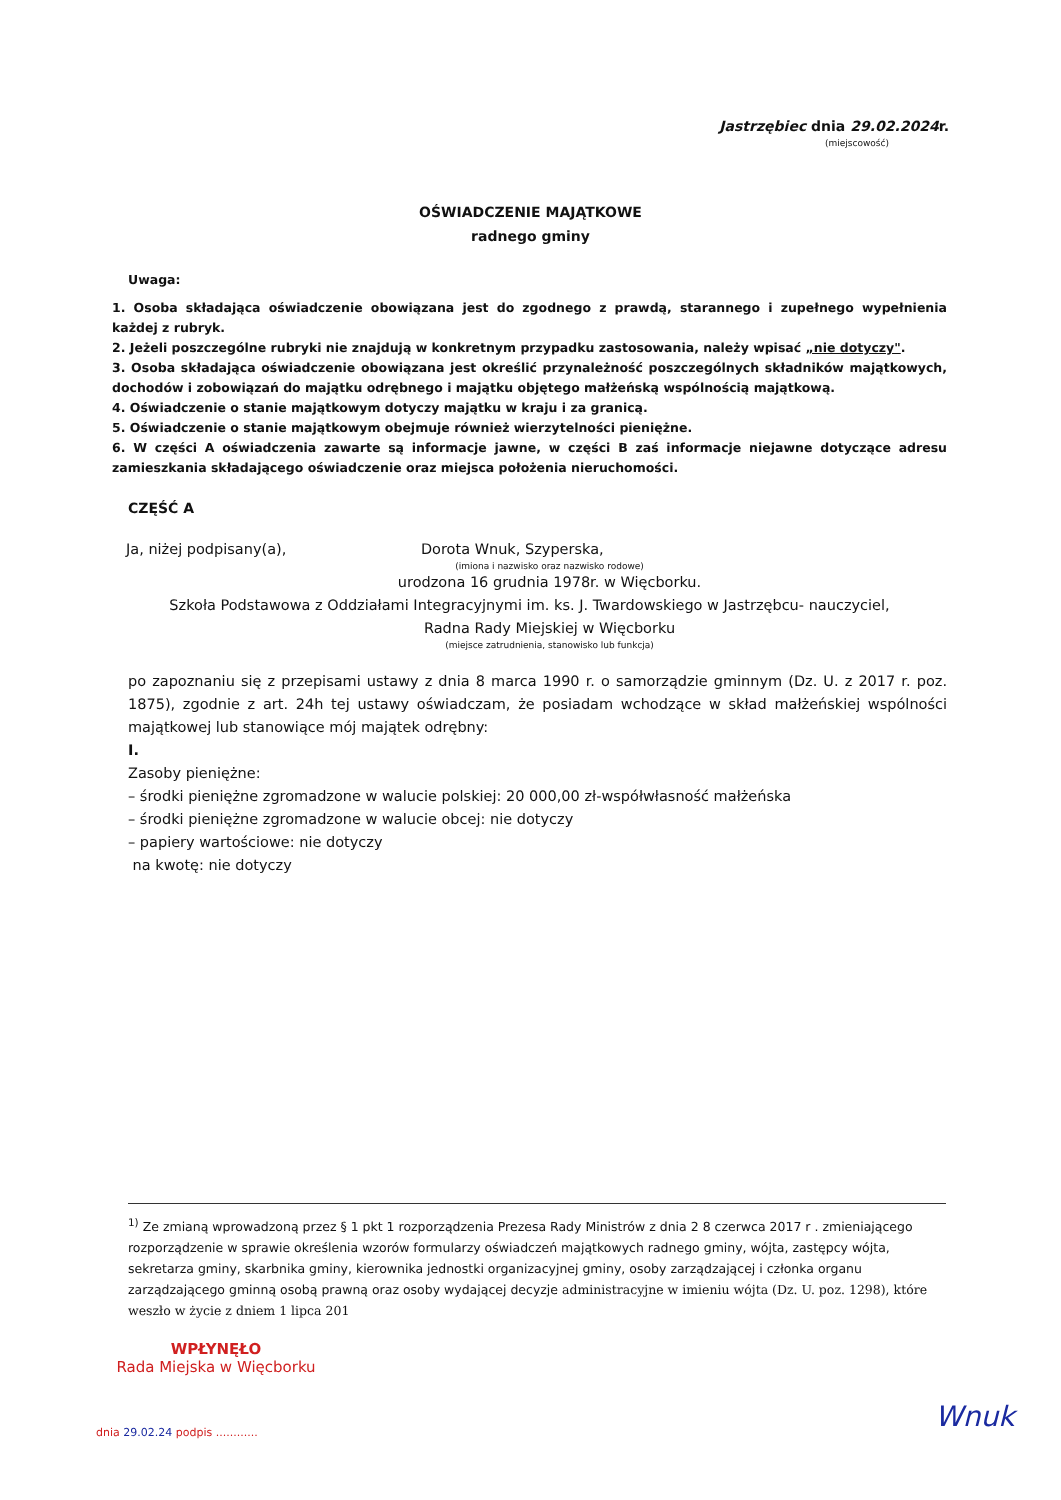Jastrzębiec dnia 29.02.2024r.
(miejscowość)
OŚWIADCZENIE MAJĄTKOWE
radnego gminy
Uwaga:
1. Osoba składająca oświadczenie obowiązana jest do zgodnego z prawdą, starannego i zupełnego wypełnienia każdej z rubryk.
2. Jeżeli poszczególne rubryki nie znajdują w konkretnym przypadku zastosowania, należy wpisać „nie dotyczy".
3. Osoba składająca oświadczenie obowiązana jest określić przynależność poszczególnych składników majątkowych, dochodów i zobowiązań do majątku odrębnego i majątku objętego małżeńską wspólnością majątkową.
4. Oświadczenie o stanie majątkowym dotyczy majątku w kraju i za granicą.
5. Oświadczenie o stanie majątkowym obejmuje również wierzytelności pieniężne.
6. W części A oświadczenia zawarte są informacje jawne, w części B zaś informacje niejawne dotyczące adresu zamieszkania składającego oświadczenie oraz miejsca położenia nieruchomości.
CZĘŚĆ A
Ja, niżej podpisany(a), Dorota Wnuk, Szyperska,
(imiona i nazwisko oraz nazwisko rodowe)
urodzona 16 grudnia 1978r. w Więcborku.
Szkoła Podstawowa z Oddziałami Integracyjnymi im. ks. J. Twardowskiego w Jastrzębcu- nauczyciel,
Radna Rady Miejskiej w Więcborku
(miejsce zatrudnienia, stanowisko lub funkcja)
po zapoznaniu się z przepisami ustawy z dnia 8 marca 1990 r. o samorządzie gminnym (Dz. U. z 2017 r. poz. 1875), zgodnie z art. 24h tej ustawy oświadczam, że posiadam wchodzące w skład małżeńskiej wspólności majątkowej lub stanowiące mój majątek odrębny:
I.
Zasoby pieniężne:
– środki pieniężne zgromadzone w walucie polskiej: 20 000,00 zł-współwłasność małżeńska
– środki pieniężne zgromadzone w walucie obcej: nie dotyczy
– papiery wartościowe: nie dotyczy
na kwotę: nie dotyczy
<sup>1)</sup> Ze zmianą wprowadzoną przez § 1 pkt 1 rozporządzenia Prezesa Rady Ministrów z dnia 2 8 czerwca 2017 r . zmieniającego rozporządzenie w sprawie określenia wzorów formularzy oświadczeń majątkowych radnego gminy, wójta, zastępcy wójta, sekretarza gminy, skarbnika gminy, kierownika jednostki organizacyjnej gminy, osoby zarządzającej i członka organu zarządzającego gminną osobą prawną oraz osoby wydającej decyzje administracyjne w imieniu wójta (Dz. U. poz. 1298), które weszło w życie z dniem 1 lipca 201
WPŁYNĘŁO
Rada Miejska w Więcborku
dnia 29.02.24 podpis ............
Wnuk